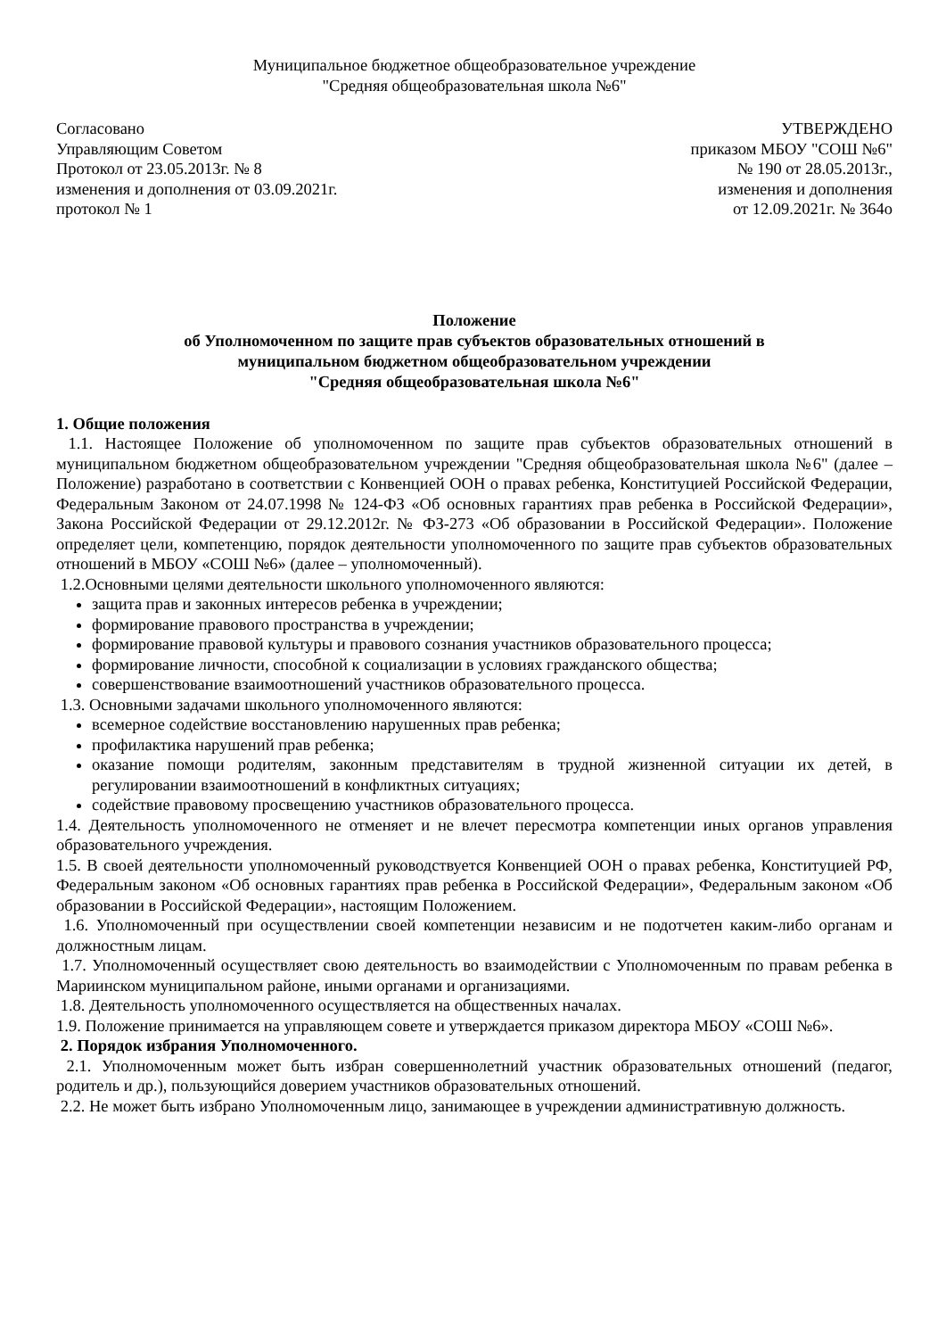Муниципальное бюджетное общеобразовательное учреждение
"Средняя общеобразовательная школа №6"
Согласовано
Управляющим Советом
Протокол от 23.05.2013г. № 8
изменения и дополнения от 03.09.2021г.
протокол № 1
УТВЕРЖДЕНО
приказом МБОУ "СОШ №6"
№ 190 от 28.05.2013г.,
изменения и дополнения
от 12.09.2021г. № 364о
Положение
об Уполномоченном по защите прав субъектов образовательных отношений в
муниципальном бюджетном общеобразовательном учреждении
"Средняя общеобразовательная школа №6"
1. Общие положения
1.1. Настоящее Положение об уполномоченном по защите прав субъектов образовательных отношений в муниципальном бюджетном общеобразовательном учреждении "Средняя общеобразовательная школа №6" (далее – Положение) разработано в соответствии с Конвенцией ООН о правах ребенка, Конституцией Российской Федерации, Федеральным Законом от 24.07.1998 № 124-ФЗ «Об основных гарантиях прав ребенка в Российской Федерации», Закона Российской Федерации от 29.12.2012г. № ФЗ-273 «Об образовании в Российской Федерации». Положение определяет цели, компетенцию, порядок деятельности уполномоченного по защите прав субъектов образовательных отношений в МБОУ «СОШ №6» (далее – уполномоченный).
1.2.Основными целями деятельности школьного уполномоченного являются:
защита прав и законных интересов ребенка в учреждении;
формирование правового пространства в учреждении;
формирование правовой культуры и правового сознания участников образовательного процесса;
формирование личности, способной к социализации в условиях гражданского общества;
совершенствование взаимоотношений участников образовательного процесса.
1.3. Основными задачами школьного уполномоченного являются:
всемерное содействие восстановлению нарушенных прав ребенка;
профилактика нарушений прав ребенка;
оказание помощи родителям, законным представителям в трудной жизненной ситуации их детей, в регулировании взаимоотношений в конфликтных ситуациях;
содействие правовому просвещению участников образовательного процесса.
1.4. Деятельность уполномоченного не отменяет и не влечет пересмотра компетенции иных органов управления образовательного учреждения.
1.5. В своей деятельности уполномоченный руководствуется Конвенцией ООН о правах ребенка, Конституцией РФ, Федеральным законом «Об основных гарантиях прав ребенка в Российской Федерации», Федеральным законом «Об образовании в Российской Федерации», настоящим Положением.
1.6. Уполномоченный при осуществлении своей компетенции независим и не подотчетен каким-либо органам и должностным лицам.
1.7. Уполномоченный осуществляет свою деятельность во взаимодействии с Уполномоченным по правам ребенка в Мариинском муниципальном районе, иными органами и организациями.
1.8. Деятельность уполномоченного осуществляется на общественных началах.
1.9. Положение принимается на управляющем совете и утверждается приказом директора МБОУ «СОШ №6».
2. Порядок избрания Уполномоченного.
2.1. Уполномоченным может быть избран совершеннолетний участник образовательных отношений (педагог, родитель и др.), пользующийся доверием участников образовательных отношений.
2.2. Не может быть избрано Уполномоченным лицо, занимающее в учреждении административную должность.